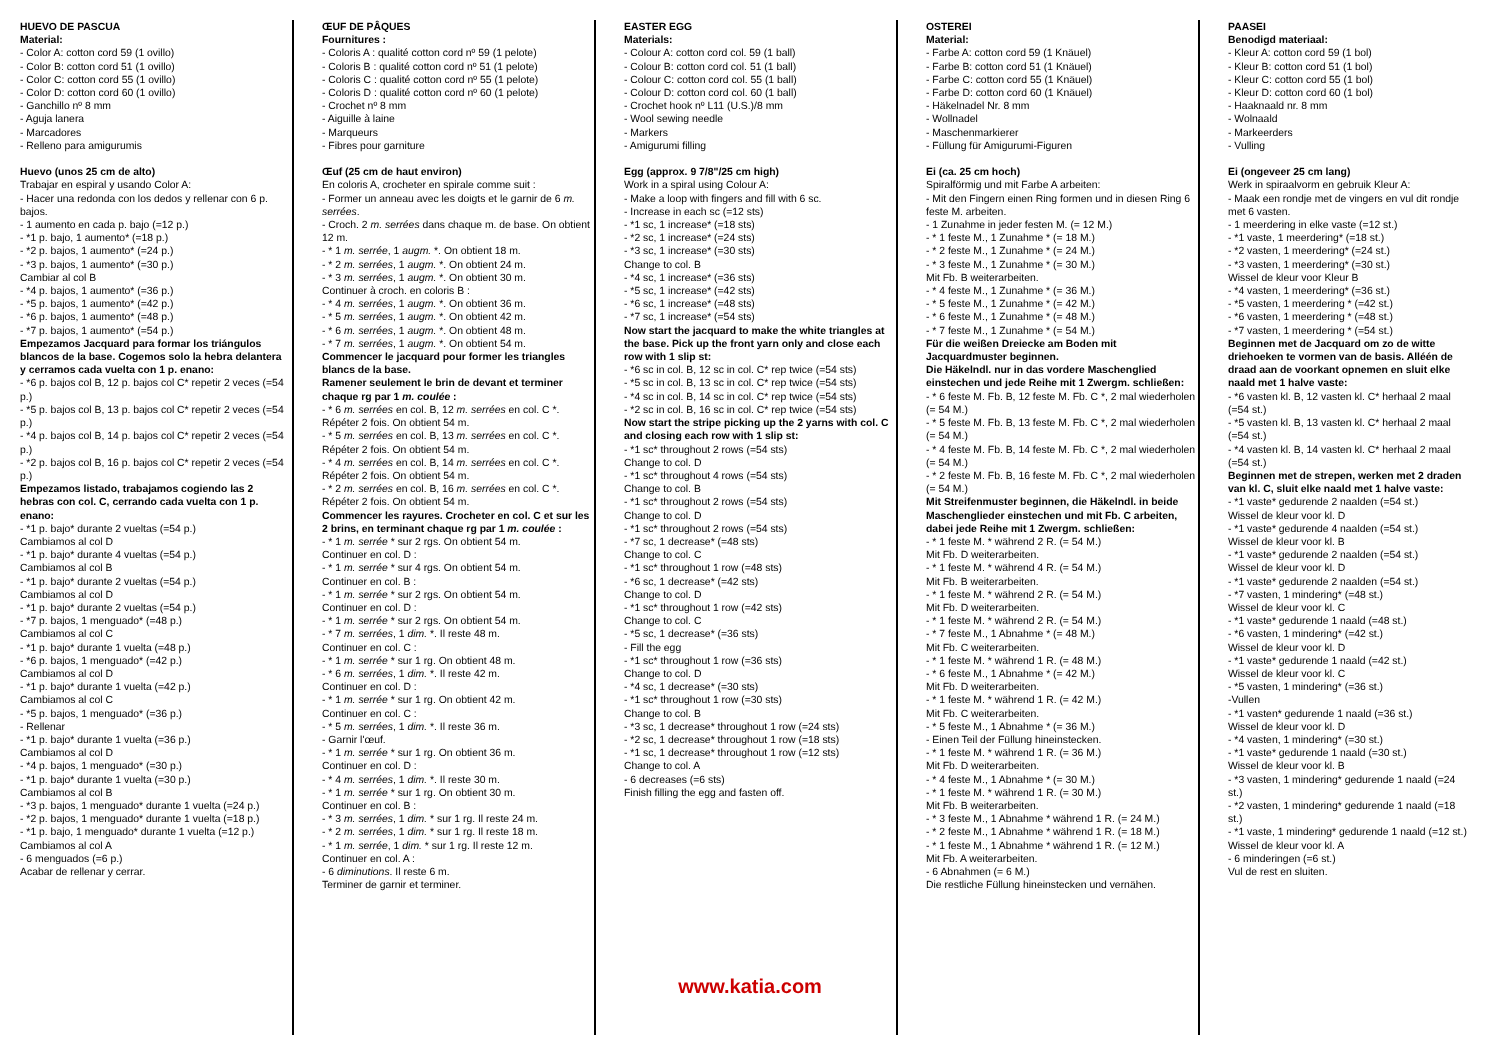HUEVO DE PASCUA
Material:
- Color A: cotton cord 59 (1 ovillo)
- Color B: cotton cord 51 (1 ovillo)
- Color C: cotton cord 55 (1 ovillo)
- Color D: cotton cord 60 (1 ovillo)
- Ganchillo nº 8 mm
- Aguja lanera
- Marcadores
- Relleno para amigurumis
Huevo (unos 25 cm de alto)
Trabajar en espiral y usando Color A:
- Hacer una redonda con los dedos y rellenar con 6 p. bajos.
- 1 aumento en cada p. bajo (=12 p.)
- *1 p. bajo, 1 aumento* (=18 p.)
- *2 p. bajos, 1 aumento* (=24 p.)
- *3 p. bajos, 1 aumento* (=30 p.)
Cambiar al col B
- *4 p. bajos, 1 aumento* (=36 p.)
- *5 p. bajos, 1 aumento* (=42 p.)
- *6 p. bajos, 1 aumento* (=48 p.)
- *7 p. bajos, 1 aumento* (=54 p.)
Empezamos Jacquard para formar los triángulos blancos de la base. Cogemos solo la hebra delantera y cerramos cada vuelta con 1 p. enano:
- *6 p. bajos col B, 12 p. bajos col C* repetir 2 veces (=54 p.)
- *5 p. bajos col B, 13 p. bajos col C* repetir 2 veces (=54 p.)
- *4 p. bajos col B, 14 p. bajos col C* repetir 2 veces (=54 p.)
- *2 p. bajos col B, 16 p. bajos col C* repetir 2 veces (=54 p.)
Empezamos listado, trabajamos cogiendo las 2 hebras con col. C, cerrando cada vuelta con 1 p. enano:
- *1 p. bajo* durante 2 vueltas (=54 p.)
Cambiamos al col D
- *1 p. bajo* durante 4 vueltas (=54 p.)
Cambiamos al col B
- *1 p. bajo* durante 2 vueltas (=54 p.)
Cambiamos al col D
- *1 p. bajo* durante 2 vueltas (=54 p.)
- *7 p. bajos, 1 menguado* (=48 p.)
Cambiamos al col C
- *1 p. bajo* durante 1 vuelta (=48 p.)
- *6 p. bajos, 1 menguado* (=42 p.)
Cambiamos al col D
- *1 p. bajo* durante 1 vuelta (=42 p.)
Cambiamos al col C
- *5 p. bajos, 1 menguado* (=36 p.)
- Rellenar
- *1 p. bajo* durante 1 vuelta (=36 p.)
Cambiamos al col D
- *4 p. bajos, 1 menguado* (=30 p.)
- *1 p. bajo* durante 1 vuelta (=30 p.)
Cambiamos al col B
- *3 p. bajos, 1 menguado* durante 1 vuelta (=24 p.)
- *2 p. bajos, 1 menguado* durante 1 vuelta (=18 p.)
- *1 p. bajo, 1 menguado* durante 1 vuelta (=12 p.)
Cambiamos al col A
- 6 menguados (=6 p.)
Acabar de rellenar y cerrar.
ŒUF DE PÂQUES
Fournitures :
- Coloris A : qualité cotton cord nº 59 (1 pelote)
- Coloris B : qualité cotton cord nº 51 (1 pelote)
- Coloris C : qualité cotton cord nº 55 (1 pelote)
- Coloris D : qualité cotton cord nº 60 (1 pelote)
- Crochet nº 8 mm
- Aiguille à laine
- Marqueurs
- Fibres pour garniture
Œuf (25 cm de haut environ)
En coloris A, crocheter en spirale comme suit :
- Former un anneau avec les doigts et le garnir de 6 m. serrées.
- Croch. 2 m. serrées dans chaque m. de base. On obtient 12 m.
- * 1 m. serrée, 1 augm. *. On obtient 18 m.
- * 2 m. serrées, 1 augm. *. On obtient 24 m.
- * 3 m. serrées, 1 augm. *. On obtient 30 m.
Continuer à croch. en coloris B :
- * 4 m. serrées, 1 augm. *. On obtient 36 m.
- * 5 m. serrées, 1 augm. *. On obtient 42 m.
- * 6 m. serrées, 1 augm. *. On obtient 48 m.
- * 7 m. serrées, 1 augm. *. On obtient 54 m.
Commencer le jacquard pour former les triangles blancs de la base.
Ramener seulement le brin de devant et terminer chaque rg par 1 m. coulée :
- * 6 m. serrées en col. B, 12 m. serrées en col. C *. Répéter 2 fois. On obtient 54 m.
- * 5 m. serrées en col. B, 13 m. serrées en col. C *. Répéter 2 fois. On obtient 54 m.
- * 4 m. serrées en col. B, 14 m. serrées en col. C *. Répéter 2 fois. On obtient 54 m.
- * 2 m. serrées en col. B, 16 m. serrées en col. C *. Répéter 2 fois. On obtient 54 m.
Commencer les rayures. Crocheter en col. C et sur les 2 brins, en terminant chaque rg par 1 m. coulée :
- * 1 m. serrée * sur 2 rgs. On obtient 54 m.
Continuer en col. D :
- * 1 m. serrée * sur 4 rgs. On obtient 54 m.
Continuer en col. B :
- * 1 m. serrée * sur 2 rgs. On obtient 54 m.
Continuer en col. D :
- * 1 m. serrée * sur 2 rgs. On obtient 54 m.
- * 7 m. serrées, 1 dim. *. Il reste 48 m.
Continuer en col. C :
- * 1 m. serrée * sur 1 rg. On obtient 48 m.
- * 6 m. serrées, 1 dim. *. Il reste 42 m.
Continuer en col. D :
- * 1 m. serrée * sur 1 rg. On obtient 42 m.
Continuer en col. C :
- * 5 m. serrées, 1 dim. *. Il reste 36 m.
- Garnir l'œuf.
- * 1 m. serrée * sur 1 rg. On obtient 36 m.
Continuer en col. D :
- * 4 m. serrées, 1 dim. *. Il reste 30 m.
- * 1 m. serrée * sur 1 rg. On obtient 30 m.
Continuer en col. B :
- * 3 m. serrées, 1 dim. * sur 1 rg. Il reste 24 m.
- * 2 m. serrées, 1 dim. * sur 1 rg. Il reste 18 m.
- * 1 m. serrée, 1 dim. * sur 1 rg. Il reste 12 m.
Continuer en col. A :
- 6 diminutions. Il reste 6 m.
Terminer de garnir et terminer.
EASTER EGG
Materials:
- Colour A: cotton cord col. 59 (1 ball)
- Colour B: cotton cord col. 51 (1 ball)
- Colour C: cotton cord col. 55 (1 ball)
- Colour D: cotton cord col. 60 (1 ball)
- Crochet hook nº L11 (U.S.)/8 mm
- Wool sewing needle
- Markers
- Amigurumi filling
Egg (approx. 9 7/8"/25 cm high)
Work in a spiral using Colour A:
- Make a loop with fingers and fill with 6 sc.
- Increase in each sc (=12 sts)
- *1 sc, 1 increase* (=18 sts)
- *2 sc, 1 increase* (=24 sts)
- *3 sc, 1 increase* (=30 sts)
Change to col. B
- *4 sc, 1 increase* (=36 sts)
- *5 sc, 1 increase* (=42 sts)
- *6 sc, 1 increase* (=48 sts)
- *7 sc, 1 increase* (=54 sts)
Now start the jacquard to make the white triangles at the base. Pick up the front yarn only and close each row with 1 slip st:
- *6 sc in col. B, 12 sc in col. C* rep twice (=54 sts)
- *5 sc in col. B, 13 sc in col. C* rep twice (=54 sts)
- *4 sc in col. B, 14 sc in col. C* rep twice (=54 sts)
- *2 sc in col. B, 16 sc in col. C* rep twice (=54 sts)
Now start the stripe picking up the 2 yarns with col. C and closing each row with 1 slip st:
- *1 sc* throughout 2 rows (=54 sts)
Change to col. D
- *1 sc* throughout 4 rows (=54 sts)
Change to col. B
- *1 sc* throughout 2 rows (=54 sts)
Change to col. D
- *1 sc* throughout 2 rows (=54 sts)
- *7 sc, 1 decrease* (=48 sts)
Change to col. C
- *1 sc* throughout 1 row (=48 sts)
- *6 sc, 1 decrease* (=42 sts)
Change to col. D
- *1 sc* throughout 1 row (=42 sts)
Change to col. C
- *5 sc, 1 decrease* (=36 sts)
- Fill the egg
- *1 sc* throughout 1 row (=36 sts)
Change to col. D
- *4 sc, 1 decrease* (=30 sts)
- *1 sc* throughout 1 row (=30 sts)
Change to col. B
- *3 sc, 1 decrease* throughout 1 row (=24 sts)
- *2 sc, 1 decrease* throughout 1 row (=18 sts)
- *1 sc, 1 decrease* throughout 1 row (=12 sts)
Change to col. A
- 6 decreases (=6 sts)
Finish filling the egg and fasten off.
OSTEREI
Material:
- Farbe A: cotton cord 59 (1 Knäuel)
- Farbe B: cotton cord 51 (1 Knäuel)
- Farbe C: cotton cord 55 (1 Knäuel)
- Farbe D: cotton cord 60 (1 Knäuel)
- Häkelnadel Nr. 8 mm
- Wollnadel
- Maschenmarkierer
- Füllung für Amigurumi-Figuren
Ei (ca. 25 cm hoch)
Spiralförmig und mit Farbe A arbeiten:
- Mit den Fingern einen Ring formen und in diesen Ring 6 feste M. arbeiten.
- 1 Zunahme in jeder festen M. (= 12 M.)
- * 1 feste M., 1 Zunahme * (= 18 M.)
- * 2 feste M., 1 Zunahme * (= 24 M.)
- * 3 feste M., 1 Zunahme * (= 30 M.)
Mit Fb. B weiterarbeiten.
- * 4 feste M., 1 Zunahme * (= 36 M.)
- * 5 feste M., 1 Zunahme * (= 42 M.)
- * 6 feste M., 1 Zunahme * (= 48 M.)
- * 7 feste M., 1 Zunahme * (= 54 M.)
Für die weißen Dreiecke am Boden mit Jacquardmuster beginnen.
Die Häkelndl. nur in das vordere Maschenglied einstechen und jede Reihe mit 1 Zwergm. schließen:
- * 6 feste M. Fb. B, 12 feste M. Fb. C *, 2 mal wiederholen (= 54 M.)
- * 5 feste M. Fb. B, 13 feste M. Fb. C *, 2 mal wiederholen (= 54 M.)
- * 4 feste M. Fb. B, 14 feste M. Fb. C *, 2 mal wiederholen (= 54 M.)
- * 2 feste M. Fb. B, 16 feste M. Fb. C *, 2 mal wiederholen (= 54 M.)
Mit Streifenmuster beginnen, die Häkelndl. in beide Maschenglieder einstechen und mit Fb. C arbeiten, dabei jede Reihe mit 1 Zwergm. schließen:
- * 1 feste M. * während 2 R. (= 54 M.)
Mit Fb. D weiterarbeiten.
- * 1 feste M. * während 4 R. (= 54 M.)
Mit Fb. B weiterarbeiten.
- * 1 feste M. * während 2 R. (= 54 M.)
Mit Fb. D weiterarbeiten.
- * 1 feste M. * während 2 R. (= 54 M.)
- * 7 feste M., 1 Abnahme * (= 48 M.)
Mit Fb. C weiterarbeiten.
- * 1 feste M. * während 1 R. (= 48 M.)
- * 6 feste M., 1 Abnahme * (= 42 M.)
Mit Fb. D weiterarbeiten.
- * 1 feste M. * während 1 R. (= 42 M.)
Mit Fb. C weiterarbeiten.
- * 5 feste M., 1 Abnahme * (= 36 M.)
- Einen Teil der Füllung hineinstecken.
- * 1 feste M. * während 1 R. (= 36 M.)
Mit Fb. D weiterarbeiten.
- * 4 feste M., 1 Abnahme * (= 30 M.)
- * 1 feste M. * während 1 R. (= 30 M.)
Mit Fb. B weiterarbeiten.
- * 3 feste M., 1 Abnahme * während 1 R. (= 24 M.)
- * 2 feste M., 1 Abnahme * während 1 R. (= 18 M.)
- * 1 feste M., 1 Abnahme * während 1 R. (= 12 M.)
Mit Fb. A weiterarbeiten.
- 6 Abnahmen (= 6 M.)
Die restliche Füllung hineinstecken und vernähen.
PAASEI
Benodigd materiaal:
- Kleur A: cotton cord 59 (1 bol)
- Kleur B: cotton cord 51 (1 bol)
- Kleur C: cotton cord 55 (1 bol)
- Kleur D: cotton cord 60 (1 bol)
- Haaknaald nr. 8 mm
- Wolnaald
- Markeerders
- Vulling
Ei (ongeveer 25 cm lang)
Werk in spiraalvorm en gebruik Kleur A:
- Maak een rondje met de vingers en vul dit rondje met 6 vasten.
- 1 meerdering in elke vaste (=12 st.)
- *1 vaste, 1 meerdering* (=18 st.)
- *2 vasten, 1 meerdering* (=24 st.)
- *3 vasten, 1 meerdering* (=30 st.)
Wissel de kleur voor Kleur B
- *4 vasten, 1 meerdering* (=36 st.)
- *5 vasten, 1 meerdering * (=42 st.)
- *6 vasten, 1 meerdering * (=48 st.)
- *7 vasten, 1 meerdering * (=54 st.)
Beginnen met de Jacquard om zo de witte driehoeken te vormen van de basis. Alléén de draad aan de voorkant opnemen en sluit elke naald met 1 halve vaste:
- *6 vasten kl. B, 12 vasten kl. C* herhaal 2 maal (=54 st.)
- *5 vasten kl. B, 13 vasten kl. C* herhaal 2 maal (=54 st.)
- *4 vasten kl. B, 14 vasten kl. C* herhaal 2 maal (=54 st.)
Beginnen met de strepen, werken met 2 draden van kl. C, sluit elke naald met 1 halve vaste:
- *1 vaste* gedurende 2 naalden (=54 st.)
Wissel de kleur voor kl. D
- *1 vaste* gedurende 4 naalden (=54 st.)
Wissel de kleur voor kl. B
- *1 vaste* gedurende 2 naalden (=54 st.)
Wissel de kleur voor kl. D
- *1 vaste* gedurende 2 naalden (=54 st.)
- *7 vasten, 1 mindering* (=48 st.)
Wissel de kleur voor kl. C
- *1 vaste* gedurende 1 naald (=48 st.)
- *6 vasten, 1 mindering* (=42 st.)
Wissel de kleur voor kl. D
- *1 vaste* gedurende 1 naald (=42 st.)
Wissel de kleur voor kl. C
- *5 vasten, 1 mindering* (=36 st.)
-Vullen
- *1 vasten* gedurende 1 naald (=36 st.)
Wissel de kleur voor kl. D
- *4 vasten, 1 mindering* (=30 st.)
- *1 vaste* gedurende 1 naald (=30 st.)
Wissel de kleur voor kl. B
- *3 vasten, 1 mindering* gedurende 1 naald (=24 st.)
- *2 vasten, 1 mindering* gedurende 1 naald (=18 st.)
- *1 vaste, 1 mindering* gedurende 1 naald (=12 st.)
Wissel de kleur voor kl. A
- 6 minderingen (=6 st.)
Vul de rest en sluiten.
www.katia.com